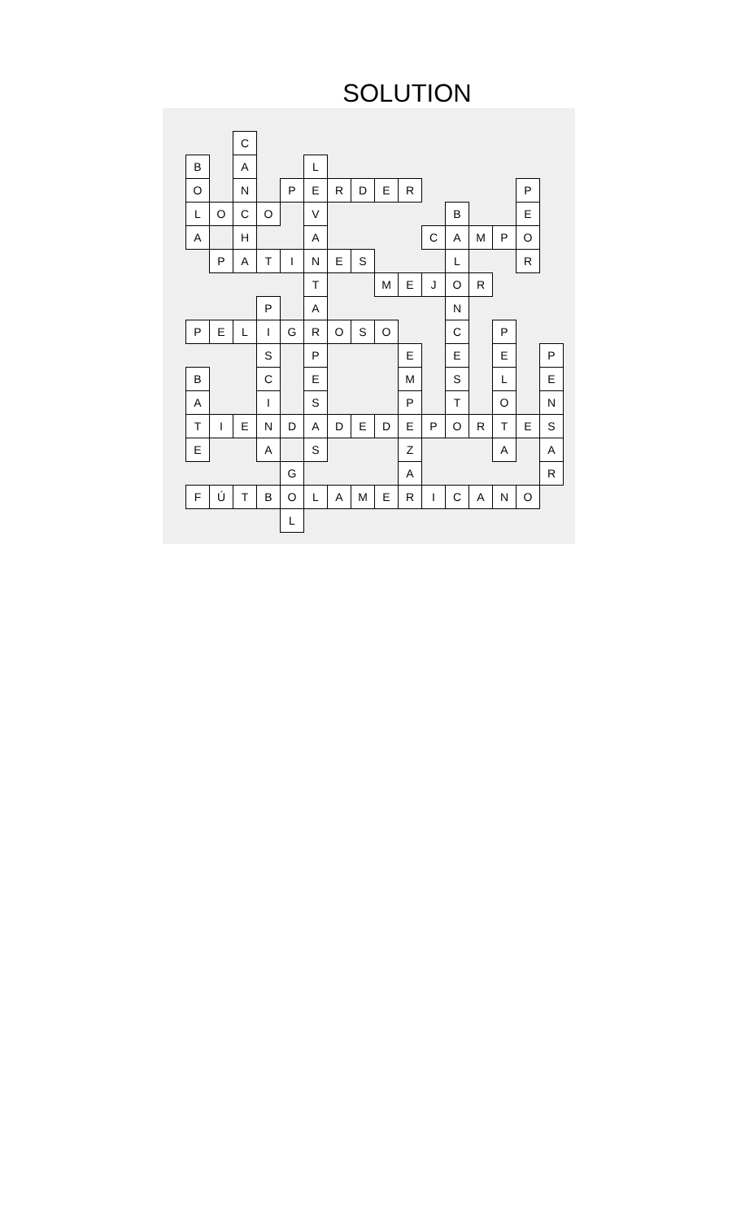SOLUTION
| | | C | | | | | | | | | | | | | |
| B | | A | | | L | | | | | | | | | | |
| O | | N | | P | E | R | D | E | R | | | | | P | |
| L | O | C | O | | V | | | | | | B | | | E | |
| A | | H | | | A | | | | | C | A | M | P | O | |
| | P | A | T | I | N | E | S | | | | L | | | R | |
| | | | | | T | | | M | E | J | O | R | | | |
| | | | P | | A | | | | | | N | | | | |
| P | E | L | I | G | R | O | S | O | | | C | | P | | |
| | | | S | | P | | | | E | | E | | E | | P |
| B | | | C | | E | | | | M | | S | | L | | E |
| A | | | I | | S | | | | P | | T | | O | | N |
| T | I | E | N | D | A | D | E | D | E | P | O | R | T | E | S |
| E | | | A | | S | | | | Z | | | | A | | A |
| | | | | G | | | | | A | | | | | | R |
| F | Ú | T | B | O | L | A | M | E | R | I | C | A | N | O | |
| | | | | L | | | | | | | | | | | |